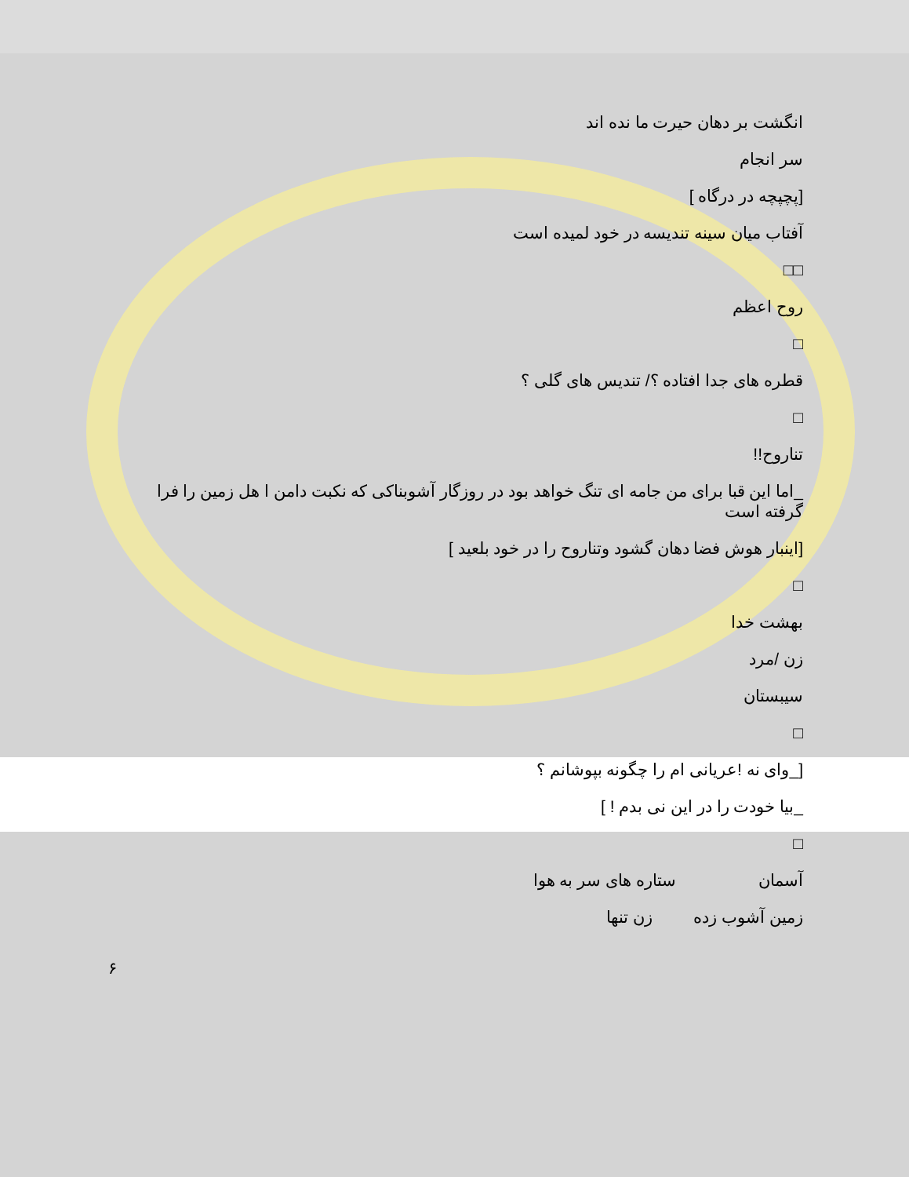انگشت بر دهان حیرت ما نده اند
سر انجام
[پچپچه در درگاه ]
آفتاب میان سینه تندیسه در خود لمیده است
□□
روح اعظم
□
قطره های جدا افتاده ؟/ تندیس های گلی ؟
□
تناروح!!
_اما این قبا برای من جامه ای تنگ خواهد بود در روزگار آشوبناکی که نکبت دامن ا هل زمین را فرا گرفته است
[اینبار هوش فضا دهان گشود وتناروح را در خود بلعید ]
□
بهشت خدا
زن /مرد
سیبستان
□
[_وای نه !عریانی ام را چگونه بپوشانم ؟
_بیا خودت را در این نی بدم ! ]
□
آسمان ستاره های سر به هوا
زمین آشوب زده زن تنها
۶